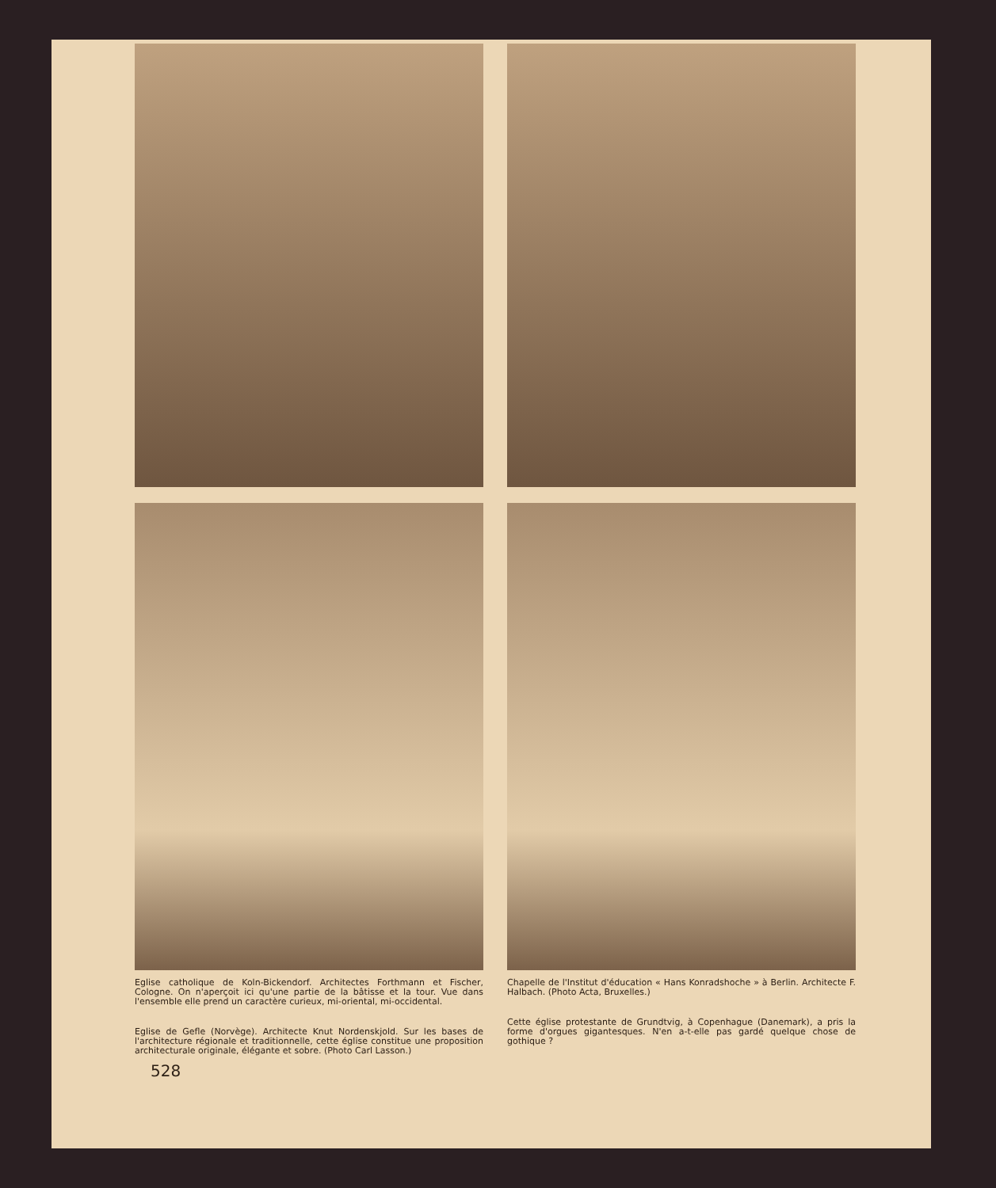Eglise catholique de Koln-Bickendorf. Architectes Forthmann et Fischer, Cologne. On n'aperçoit ici qu'une partie de la bâtisse et la tour. Vue dans l'ensemble elle prend un caractère curieux, mi-oriental, mi-occidental.
Eglise de Gefle (Norvège). Architecte Knut Nordenskjold. Sur les bases de l'architecture régionale et traditionnelle, cette église constitue une proposition architecturale originale, élégante et sobre. (Photo Carl Lasson.)
Chapelle de l'Institut d'éducation « Hans Konradshoche » à Berlin. Architecte F. Halbach. (Photo Acta, Bruxelles.)
Cette église protestante de Grundtvig, à Copenhague (Danemark), a pris la forme d'orgues gigantesques. N'en a-t-elle pas gardé quelque chose de gothique ?
528